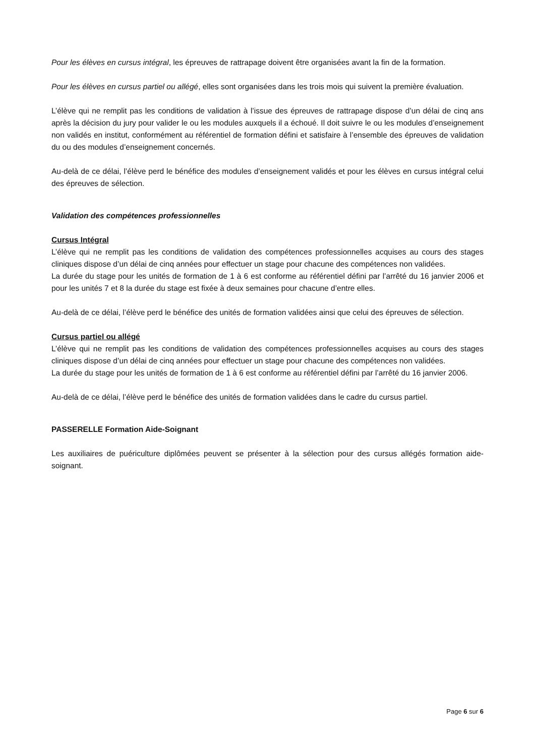Pour les élèves en cursus intégral, les épreuves de rattrapage doivent être organisées avant la fin de la formation.
Pour les élèves en cursus partiel ou allégé, elles sont organisées dans les trois mois qui suivent la première évaluation.
L’élève qui ne remplit pas les conditions de validation à l’issue des épreuves de rattrapage dispose d’un délai de cinq ans après la décision du jury pour valider le ou les modules auxquels il a échoué. Il doit suivre le ou les modules d’enseignement non validés en institut, conformément au référentiel de formation défini et satisfaire à l’ensemble des épreuves de validation du ou des modules d’enseignement concernés.
Au-delà de ce délai, l’élève perd le bénéfice des modules d’enseignement validés et pour les élèves en cursus intégral celui des épreuves de sélection.
Validation des compétences professionnelles
Cursus Intégral
L’élève qui ne remplit pas les conditions de validation des compétences professionnelles acquises au cours des stages cliniques dispose d’un délai de cinq années pour effectuer un stage pour chacune des compétences non validées.
La durée du stage pour les unités de formation de 1 à 6 est conforme au référentiel défini par l’arrêté du 16 janvier 2006 et pour les unités 7 et 8 la durée du stage est fixée à deux semaines pour chacune d’entre elles.
Au-delà de ce délai, l’élève perd le bénéfice des unités de formation validées ainsi que celui des épreuves de sélection.
Cursus partiel ou allégé
L’élève qui ne remplit pas les conditions de validation des compétences professionnelles acquises au cours des stages cliniques dispose d’un délai de cinq années pour effectuer un stage pour chacune des compétences non validées.
La durée du stage pour les unités de formation de 1 à 6 est conforme au référentiel défini par l’arrêté du 16 janvier 2006.
Au-delà de ce délai, l’élève perd le bénéfice des unités de formation validées dans le cadre du cursus partiel.
PASSERELLE Formation Aide-Soignant
Les auxiliaires de puériculture diplômées peuvent se présenter à la sélection pour des cursus allégés formation aide-soignant.
Page 6 sur 6